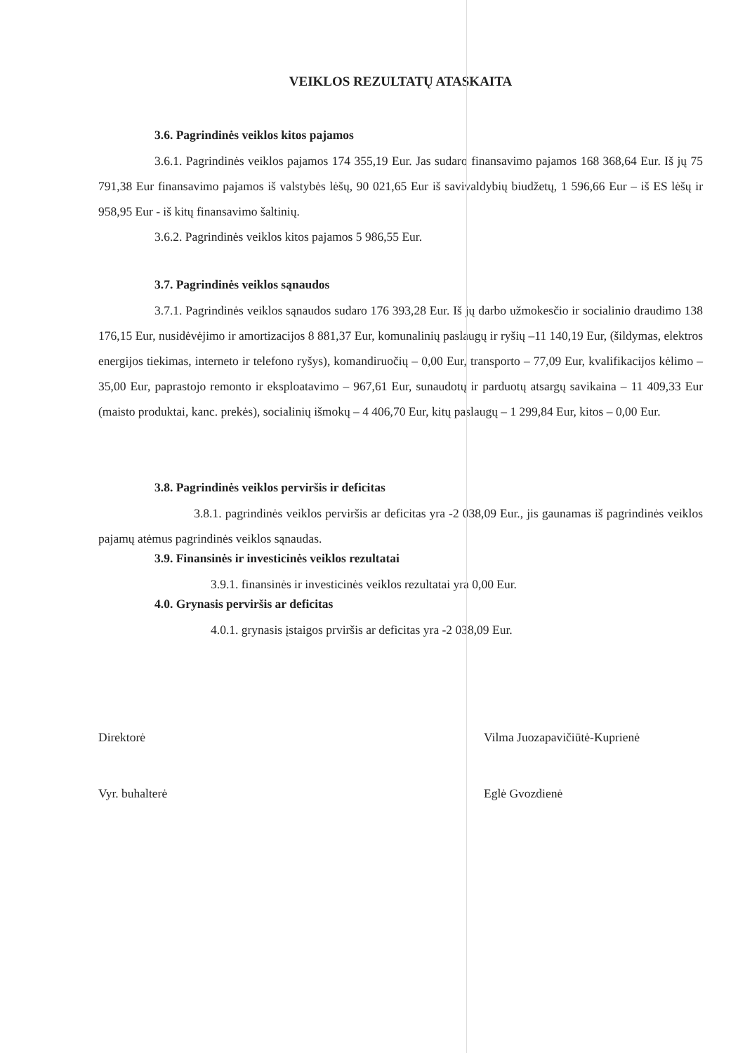VEIKLOS REZULTATŲ ATASKAITA
3.6. Pagrindinės veiklos kitos pajamos
3.6.1. Pagrindinės veiklos pajamos 174 355,19 Eur. Jas sudaro finansavimo pajamos 168 368,64 Eur. Iš jų 75 791,38 Eur finansavimo pajamos iš valstybės lėšų, 90 021,65 Eur iš savivaldybių biudžetų, 1 596,66 Eur – iš ES lėšų ir 958,95 Eur - iš kitų finansavimo šaltinių.
3.6.2. Pagrindinės veiklos kitos pajamos 5 986,55 Eur.
3.7. Pagrindinės veiklos sąnaudos
3.7.1. Pagrindinės veiklos sąnaudos sudaro 176 393,28 Eur. Iš jų darbo užmokesčio ir socialinio draudimo 138 176,15 Eur, nusidėvėjimo ir amortizacijos 8 881,37 Eur, komunalinių paslaugų ir ryšių –11 140,19 Eur, (šildymas, elektros energijos tiekimas, interneto ir telefono ryšys), komandiruočių – 0,00 Eur, transporto – 77,09 Eur, kvalifikacijos kėlimo – 35,00 Eur, paprastojo remonto ir eksploatavimo – 967,61 Eur, sunaudotų ir parduotų atsargų savikaina – 11 409,33 Eur (maisto produktai, kanc. prekės), socialinių išmokų – 4 406,70 Eur, kitų paslaugų – 1 299,84 Eur, kitos – 0,00 Eur.
3.8. Pagrindinės veiklos perviršis ir deficitas
3.8.1. pagrindinės veiklos perviršis ar deficitas yra -2 038,09 Eur., jis gaunamas iš pagrindinės veiklos pajamų atėmus pagrindinės veiklos sąnaudas.
3.9. Finansinės ir investicinės veiklos rezultatai
3.9.1. finansinės ir investicinės veiklos rezultatai yra 0,00 Eur.
4.0. Grynasis perviršis ar deficitas
4.0.1. grynasis įstaigos prviršis ar deficitas yra -2 038,09 Eur.
Direktorė
Vyr. buhalterė
Vilma Juozapavičiūtė-Kuprienė
Eglė Gvozdienė